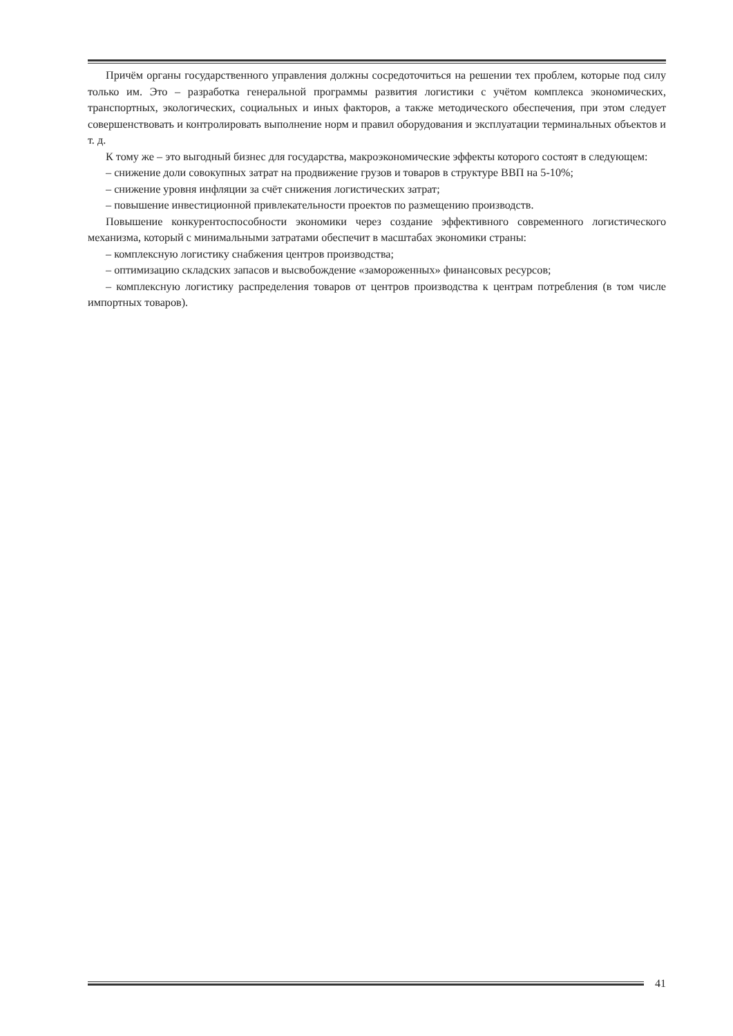Причём органы государственного управления должны сосредоточиться на решении тех проблем, которые под силу только им. Это – разработка генеральной программы развития логистики с учётом комплекса экономических, транспортных, экологических, социальных и иных факторов, а также методического обеспечения, при этом следует совершенствовать и контролировать выполнение норм и правил оборудования и эксплуатации терминальных объектов и т. д.
К тому же – это выгодный бизнес для государства, макроэкономические эффекты которого состоят в следующем:
– снижение доли совокупных затрат на продвижение грузов и товаров в структуре ВВП на 5-10%;
– снижение уровня инфляции за счёт снижения логистических затрат;
– повышение инвестиционной привлекательности проектов по размещению производств.
Повышение конкурентоспособности экономики через создание эффективного современного логистического механизма, который с минимальными затратами обеспечит в масштабах экономики страны:
– комплексную логистику снабжения центров производства;
– оптимизацию складских запасов и высвобождение «замороженных» финансовых ресурсов;
– комплексную логистику распределения товаров от центров производства к центрам потребления (в том числе импортных товаров).
41